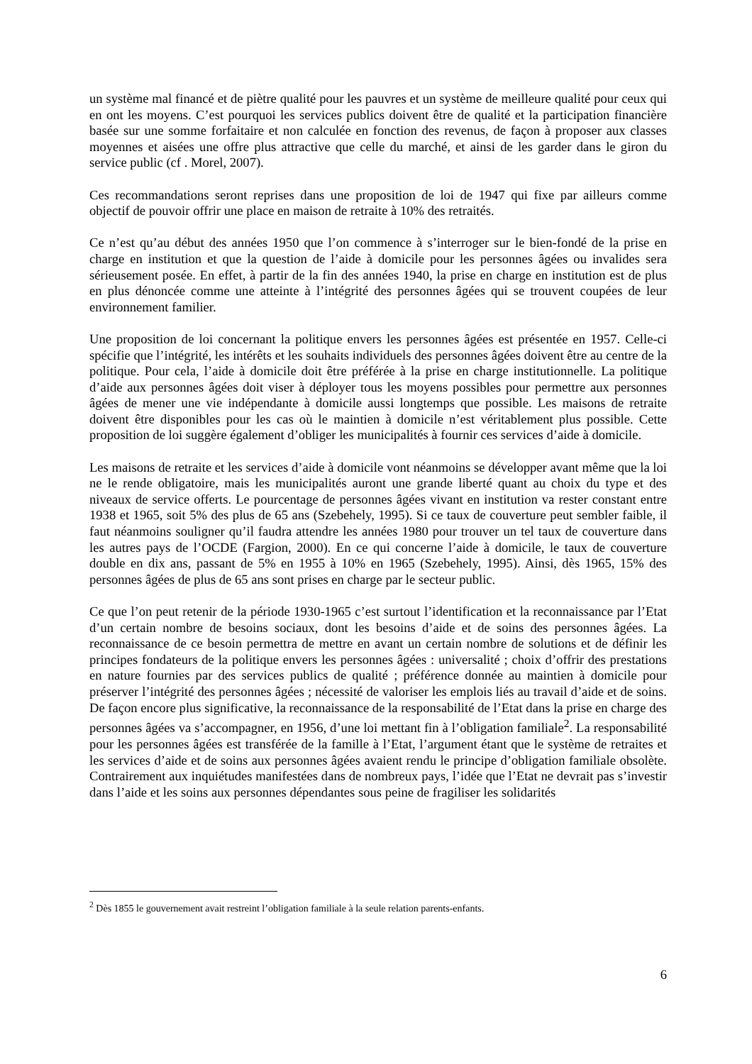un système mal financé et de piètre qualité pour les pauvres et un système de meilleure qualité pour ceux qui en ont les moyens. C’est pourquoi les services publics doivent être de qualité et la participation financière basée sur une somme forfaitaire et non calculée en fonction des revenus, de façon à proposer aux classes moyennes et aisées une offre plus attractive que celle du marché, et ainsi de les garder dans le giron du service public (cf . Morel, 2007).
Ces recommandations seront reprises dans une proposition de loi de 1947 qui fixe par ailleurs comme objectif de pouvoir offrir une place en maison de retraite à 10% des retraités.
Ce n’est qu’au début des années 1950 que l’on commence à s’interroger sur le bien-fondé de la prise en charge en institution et que la question de l’aide à domicile pour les personnes âgées ou invalides sera sérieusement posée. En effet, à partir de la fin des années 1940, la prise en charge en institution est de plus en plus dénoncée comme une atteinte à l’intégrité des personnes âgées qui se trouvent coupées de leur environnement familier.
Une proposition de loi concernant la politique envers les personnes âgées est présentée en 1957. Celle-ci spécifie que l’intégrité, les intérêts et les souhaits individuels des personnes âgées doivent être au centre de la politique. Pour cela, l’aide à domicile doit être préférée à la prise en charge institutionnelle. La politique d’aide aux personnes âgées doit viser à déployer tous les moyens possibles pour permettre aux personnes âgées de mener une vie indépendante à domicile aussi longtemps que possible. Les maisons de retraite doivent être disponibles pour les cas où le maintien à domicile n’est véritablement plus possible. Cette proposition de loi suggère également d’obliger les municipalités à fournir ces services d’aide à domicile.
Les maisons de retraite et les services d’aide à domicile vont néanmoins se développer avant même que la loi ne le rende obligatoire, mais les municipalités auront une grande liberté quant au choix du type et des niveaux de service offerts. Le pourcentage de personnes âgées vivant en institution va rester constant entre 1938 et 1965, soit 5% des plus de 65 ans (Szebehely, 1995). Si ce taux de couverture peut sembler faible, il faut néanmoins souligner qu’il faudra attendre les années 1980 pour trouver un tel taux de couverture dans les autres pays de l’OCDE (Fargion, 2000). En ce qui concerne l’aide à domicile, le taux de couverture double en dix ans, passant de 5% en 1955 à 10% en 1965 (Szebehely, 1995). Ainsi, dès 1965, 15% des personnes âgées de plus de 65 ans sont prises en charge par le secteur public.
Ce que l’on peut retenir de la période 1930-1965 c’est surtout l’identification et la reconnaissance par l’Etat d’un certain nombre de besoins sociaux, dont les besoins d’aide et de soins des personnes âgées. La reconnaissance de ce besoin permettra de mettre en avant un certain nombre de solutions et de définir les principes fondateurs de la politique envers les personnes âgées : universalité ; choix d’offrir des prestations en nature fournies par des services publics de qualité ; préférence donnée au maintien à domicile pour préserver l’intégrité des personnes âgées ; nécessité de valoriser les emplois liés au travail d’aide et de soins. De façon encore plus significative, la reconnaissance de la responsabilité de l’Etat dans la prise en charge des personnes âgées va s’accompagner, en 1956, d’une loi mettant fin à l’obligation familiale<sup>2</sup>. La responsabilité pour les personnes âgées est transférée de la famille à l’Etat, l’argument étant que le système de retraites et les services d’aide et de soins aux personnes âgées avaient rendu le principe d’obligation familiale obsolète. Contrairement aux inquiétudes manifestées dans de nombreux pays, l’idée que l’Etat ne devrait pas s’investir dans l’aide et les soins aux personnes dépendantes sous peine de fragiliser les solidarités
<sup>2</sup> Dès 1855 le gouvernement avait restreint l’obligation familiale à la seule relation parents-enfants.
6